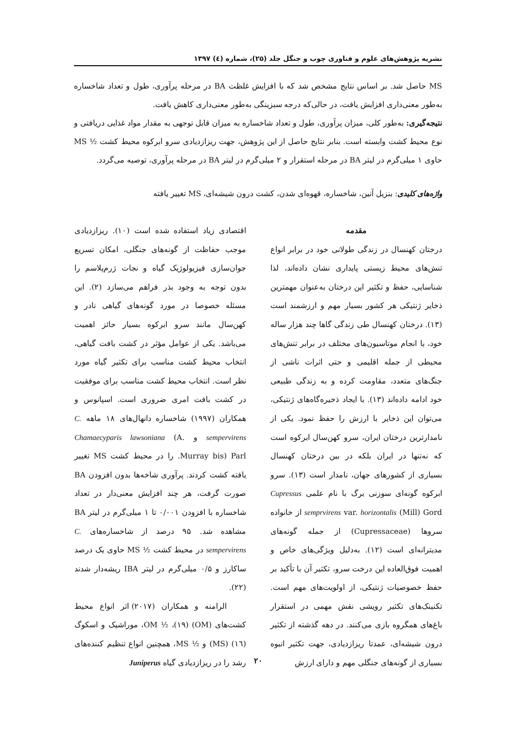نشریه پژوهش‌های علوم و فناوری چوب و جنگل جلد (۲۵)، شماره (٤) ۱۳۹۷
MS حاصل شد. بر اساس نتایج مشخص شد که با افزایش غلظت BA در مرحله پرآوری، طول و تعداد شاخساره به‌طور معنی‌داری افزایش یافت، در حالی‌که درجه سبزینگی به‌طور معنی‌داری کاهش یافت.
نتیجه‌گیری: به‌طور کلی، میزان پرآوری، طول و تعداد شاخساره به میزان قابل توجهی به مقدار مواد غذایی دریافتی و نوع محیط کشت وابسته است. بنابر نتایج حاصل از این پژوهش، جهت ریزازدیادی سرو ابرکوه محیط کشت ½ MS حاوی ۱ میلی‌گرم در لیتر BA در مرحله استقرار و ۲ میلی‌گرم در لیتر BA در مرحله پرآوری، توصیه می‌گردد.
واژه‌های کلیدی: بنزیل آنین، شاخساره، قهوه‌ای شدن، کشت درون شیشه‌ای، MS تغییر یافته
مقدمه
درختان کهنسال در زندگی طولانی خود در برابر انواع تنش‌های محیط زیستی پایداری نشان داده‌اند، لذا شناسایی، حفظ و تکثیر این درختان به‌عنوان مهمترین ذخایر ژنتیکی هر کشور بسیار مهم و ارزشمند است (۱۳). درختان کهنسال طی زندگی گاها چند هزار ساله خود، با انجام موتاسیون‌های مختلف در برابر تنش‌های محیطی از جمله اقلیمی و حتی اثرات ناشی از جنگ‌های متعدد، مقاومت کرده و به زندگی طبیعی خود ادامه داده‌اند (۱۳). با ایجاد ذخیره‌گاه‌های ژنتیکی، می‌توان این ذخایر با ارزش را حفظ نمود. یکی از نامدارترین درختان ایران، سرو کهن‌سال ابرکوه است که نه‌تنها در ایران بلکه در بین درختان کهنسال بسیاری از کشورهای جهان، نامدار است (۱۳). سرو ابرکوه گونه‌ای سوزنی برگ با نام علمی Cupressus semprvirens var. horizontalis (Mill) Gord از خانواده سروها (Cupressaceae) از جمله گونه‌های مدیترانه‌ای است (۱۲). به‌دلیل ویژگی‌های خاص و اهمیت فوق‌العاده این درخت سرو، تکثیر آن با تأکید بر حفظ خصوصیات ژنتیکی، از اولویت‌های مهم است. تکنینک‌های تکثیر رویشی نقش مهمی در استقرار باغ‌های همگروه بازی می‌کنند. در دهه گذشته از تکثیر درون شیشه‌ای، عمدتا ریزازدیادی، جهت تکثیر انبوه بسیاری از گونه‌های جنگلی مهم و دارای ارزش
اقتصادی زیاد استفاده شده است (۱۰). ریزازدیادی موجب حفاظت از گونه‌های جنگلی، امکان تسریع جوان‌سازی فیزیولوژیک گیاه و نجات ژرم‌پلاسم را بدون توجه به وجود بذر فراهم می‌سازد (۲). این مسئله خصوصا در مورد گونه‌های گیاهی نادر و کهن‌سال مانند سرو ابرکوه بسیار حائز اهمیت می‌باشد. یکی از عوامل مؤثر در کشت بافت گیاهی، انتخاب محیط کشت مناسب برای تکثیر گیاه مورد نظر است. انتخاب محیط کشت مناسب برای موفقیت در کشت بافت امری ضروری است. اسپانوس و همکاران (۱۹۹۷) شاخساره دانهال‌های ۱۸ ماهه C. sempervirens و Chamaecyparis lawsoniana (A. Murray bis) Parl. را در محیط کشت MS تغییر یافته کشت کردند. پرآوری شاخه‌ها بدون افزودن BA صورت گرفت، هر چند افزایش معنی‌دار در تعداد شاخساره با افزودن ۰/۰۰۱ تا ۱ میلی‌گرم در لیتر BA مشاهده شد. ۹۵ درصد از شاخساره‌های C. sempervirens در محیط کشت ½ MS حاوی یک درصد ساکارز و ۰/۵ میلی‌گرم در لیتر IBA ریشه‌دار شدند (۲۲).
الرامنه و همکاران (۲۰۱۷) اثر انواع محیط کشت‌های (OM) (۱۹)، ½ OM، موراشیک و اسکوگ (۱٦) (MS) و ½ MS، همچنین انواع تنظیم کننده‌های رشد را در ریزازدیادی گیاه Juniperus
۲۰